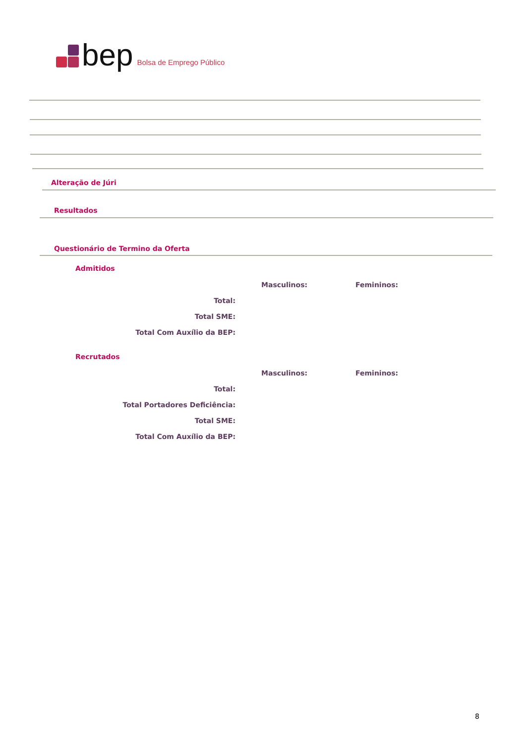bep Bolsa de Emprego Público
Alteração de Júri
Resultados
Questionário de Termino da Oferta
Admitidos
| | | Masculinos: | Femininos: |
| Total: | | | |
| Total SME: | | | |
| Total Com Auxílio da BEP: | | | |
Recrutados
| | | Masculinos: | Femininos: |
| Total: | | | |
| Total Portadores Deficiência: | | | |
| Total SME: | | | |
| Total Com Auxílio da BEP: | | | |
8